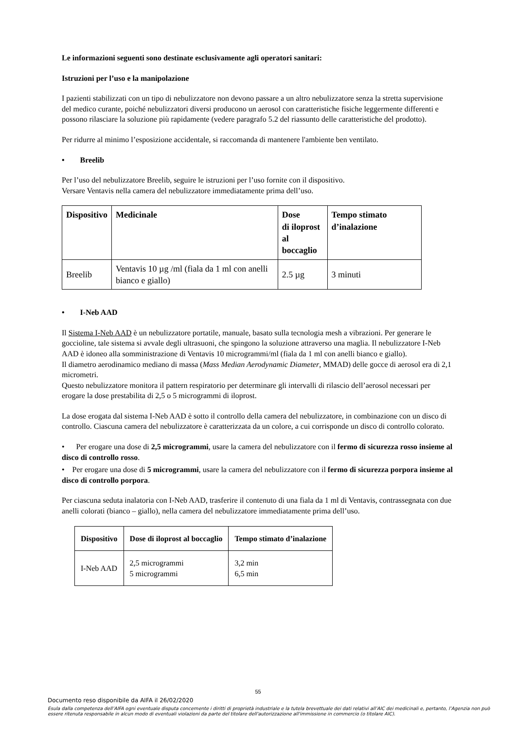Le informazioni seguenti sono destinate esclusivamente agli operatori sanitari:
Istruzioni per l’uso e la manipolazione
I pazienti stabilizzati con un tipo di nebulizzatore non devono passare a un altro nebulizzatore senza la stretta supervisione del medico curante, poiché nebulizzatori diversi producono un aerosol con caratteristiche fisiche leggermente differenti e possono rilasciare la soluzione più rapidamente (vedere paragrafo 5.2 del riassunto delle caratteristiche del prodotto).
Per ridurre al minimo l’esposizione accidentale, si raccomanda di mantenere l'ambiente ben ventilato.
• Breelib
Per l’uso del nebulizzatore Breelib, seguire le istruzioni per l’uso fornite con il dispositivo.
Versare Ventavis nella camera del nebulizzatore immediatamente prima dell’uso.
| Dispositivo | Medicinale | Dose di iloprost al boccaglio | Tempo stimato d’inalazione |
| --- | --- | --- | --- |
| Breelib | Ventavis 10 µg /ml (fiala da 1 ml con anelli bianco e giallo) | 2.5 µg | 3 minuti |
• I-Neb AAD
Il Sistema I-Neb AAD è un nebulizzatore portatile, manuale, basato sulla tecnologia mesh a vibrazioni. Per generare le goccioline, tale sistema si avvale degli ultrasuoni, che spingono la soluzione attraverso una maglia. Il nebulizzatore I-Neb AAD è idoneo alla somministrazione di Ventavis 10 microgrammi/ml (fiala da 1 ml con anelli bianco e giallo).
Il diametro aerodinamico mediano di massa (Mass Median Aerodynamic Diameter, MMAD) delle gocce di aerosol era di 2,1 micrometri.
Questo nebulizzatore monitora il pattern respiratorio per determinare gli intervalli di rilascio dell’aerosol necessari per erogare la dose prestabilita di 2,5 o 5 microgrammi di iloprost.
La dose erogata dal sistema I-Neb AAD è sotto il controllo della camera del nebulizzatore, in combinazione con un disco di controllo. Ciascuna camera del nebulizzatore è caratterizzata da un colore, a cui corrisponde un disco di controllo colorato.
• Per erogare una dose di 2,5 microgrammi, usare la camera del nebulizzatore con il fermo di sicurezza rosso insieme al disco di controllo rosso.
• Per erogare una dose di 5 microgrammi, usare la camera del nebulizzatore con il fermo di sicurezza porpora insieme al disco di controllo porpora.
Per ciascuna seduta inalatoria con I-Neb AAD, trasferire il contenuto di una fiala da 1 ml di Ventavis, contrassegnata con due anelli colorati (bianco – giallo), nella camera del nebulizzatore immediatamente prima dell’uso.
| Dispositivo | Dose di iloprost al boccaglio | Tempo stimato d’inalazione |
| --- | --- | --- |
| I-Neb AAD | 2,5 microgrammi 5 microgrammi | 3,2 min 6,5 min |
55
Documento reso disponibile da AIFA il 26/02/2020
Esula dalla competenza dell’AIFA ogni eventuale disputa concernente i diritti di proprietà industriale e la tutela brevettuale dei dati relativi all’AIC dei medicinali e, pertanto, l’Agenzia non può essere ritenuta responsabile in alcun modo di eventuali violazioni da parte del titolare dell'autorizzazione all'immissione in commercio (o titolare AIC).